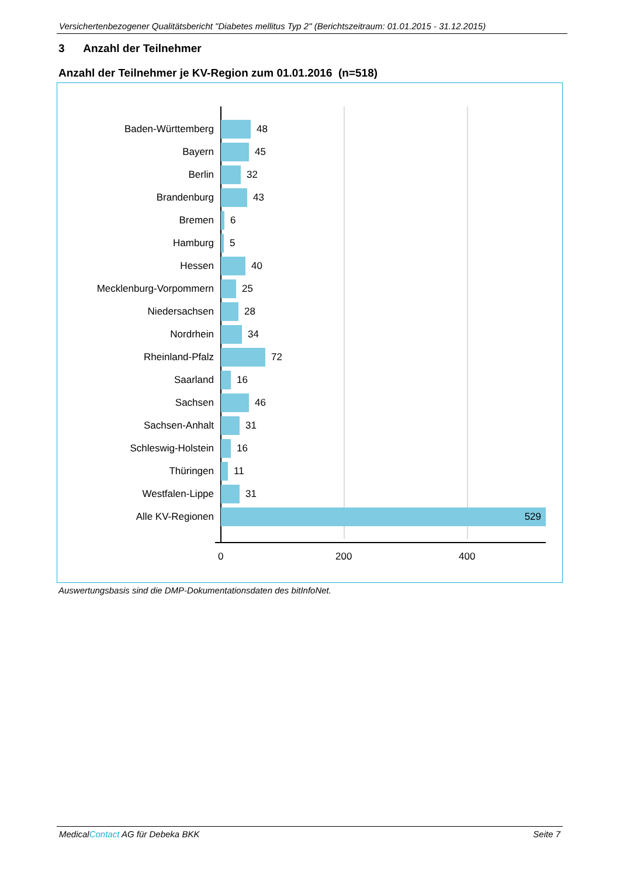Versichertenbezogener Qualitätsbericht "Diabetes mellitus Typ 2" (Berichtszeitraum: 01.01.2015 - 31.12.2015)
3 Anzahl der Teilnehmer
Anzahl der Teilnehmer je KV-Region zum 01.01.2016 (n=518)
Baden-Württemberg 48
Bayern 45
Berlin 32
Brandenburg 43
Bremen 6
Hamburg 5
Hessen 40
Mecklenburg-Vorpommern 25
Niedersachsen 28
Nordrhein 34
Rheinland-Pfalz 72
Saarland 16
Sachsen 46
Sachsen-Anhalt 31
Schleswig-Holstein 16
Thüringen 11
Westfalen-Lippe 31
Alle KV-Regionen 529
0 200 400
Auswertungsbasis sind die DMP-Dokumentationsdaten des bitInfoNet.
MedicalContact AG für Debeka BKK Seite 7